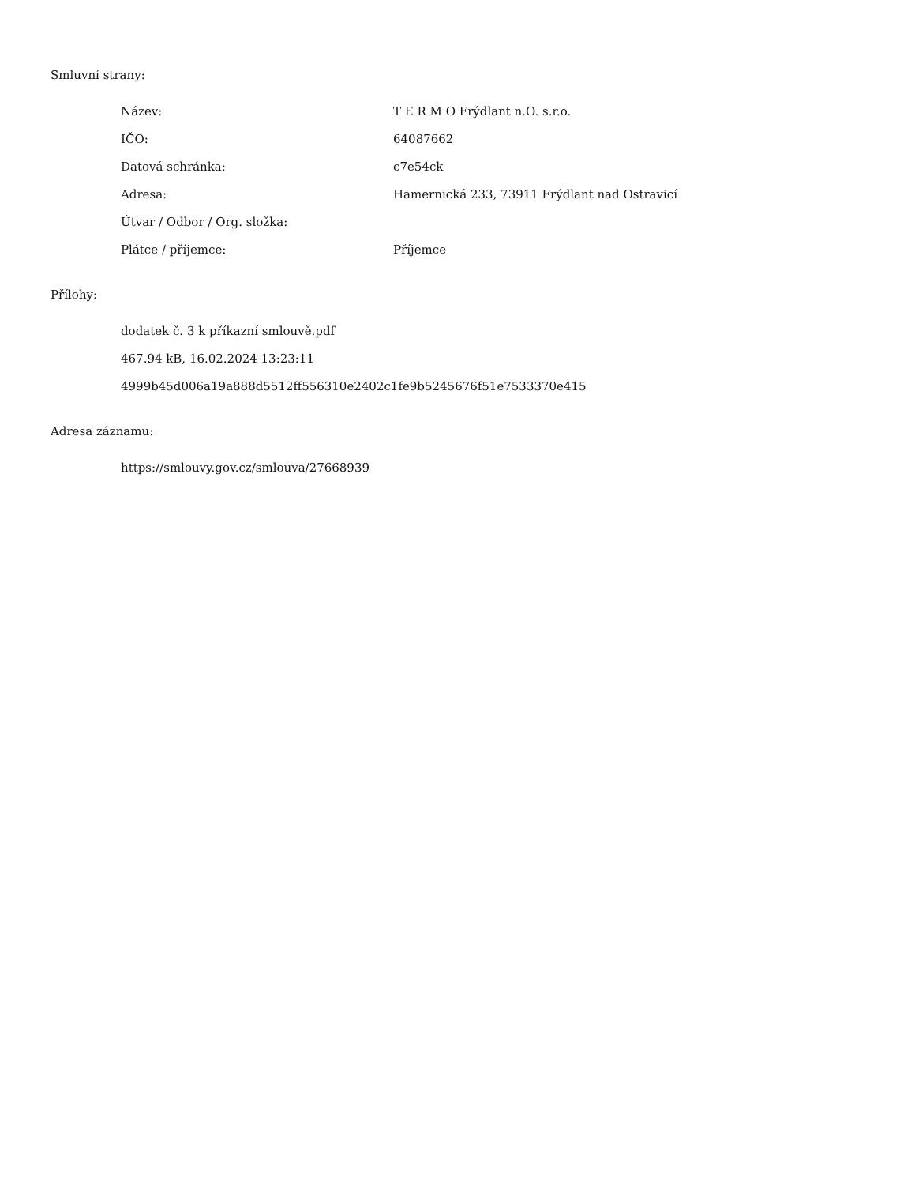Smluvní strany:
| Název: | T E R M O Frýdlant n.O. s.r.o. |
| IČO: | 64087662 |
| Datová schránka: | c7e54ck |
| Adresa: | Hamernická 233, 73911 Frýdlant nad Ostravicí |
| Útvar / Odbor / Org. složka: | |
| Plátce / příjemce: | Příjemce |
Přílohy:
dodatek č. 3 k příkazní smlouvě.pdf
467.94 kB, 16.02.2024 13:23:11
4999b45d006a19a888d5512ff556310e2402c1fe9b5245676f51e7533370e415
Adresa záznamu:
https://smlouvy.gov.cz/smlouva/27668939